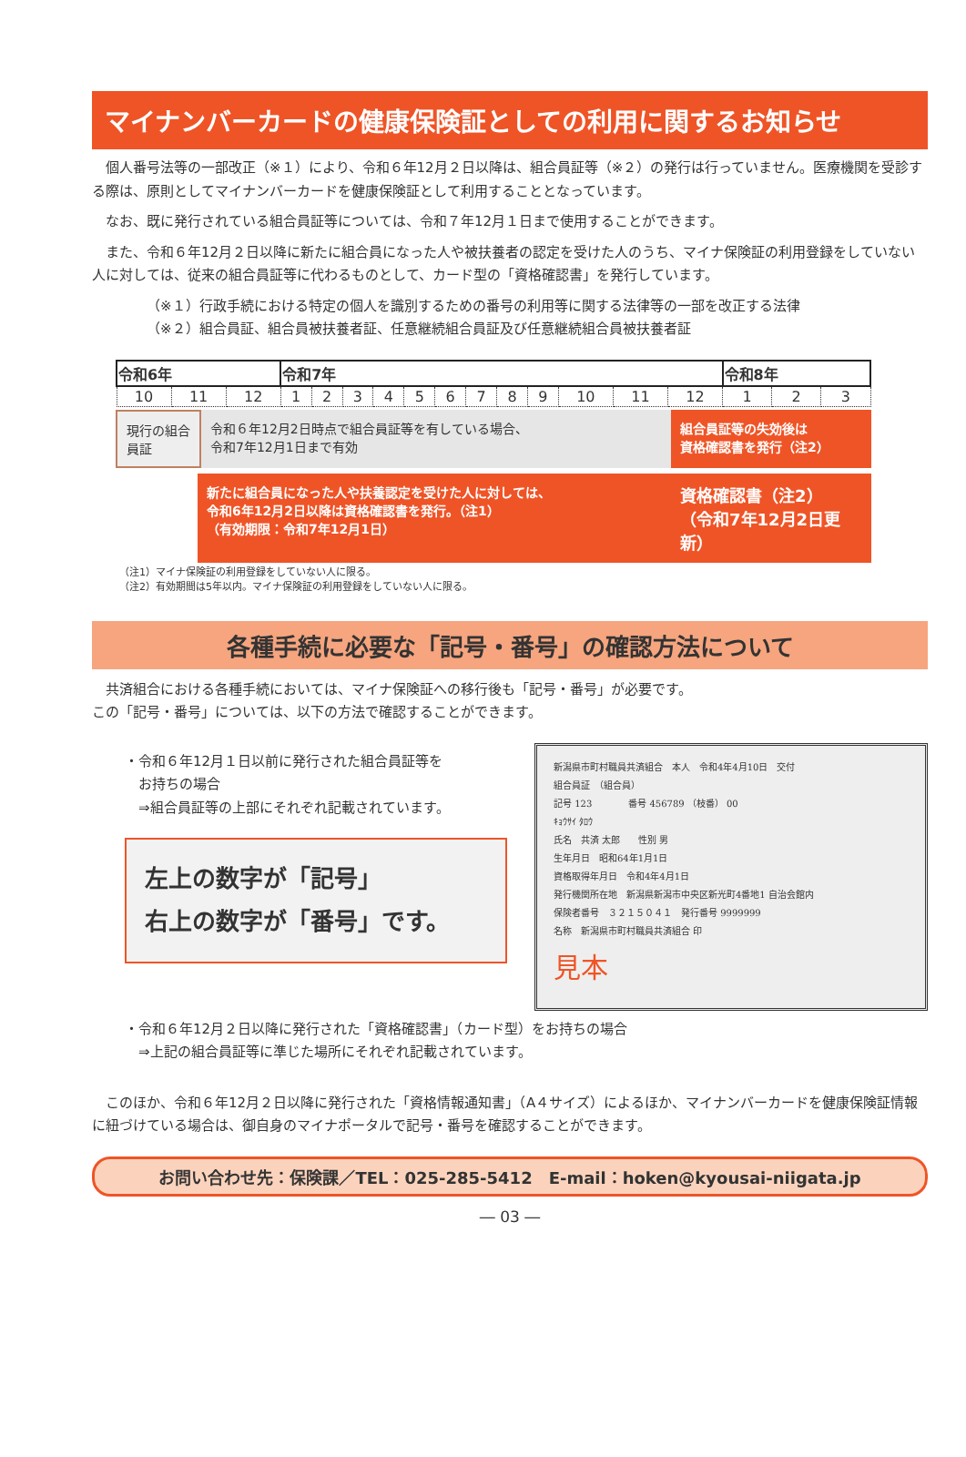マイナンバーカードの健康保険証としての利用に関するお知らせ
個人番号法等の一部改正（※１）により、令和６年12月２日以降は、組合員証等（※２）の発行は行っていません。医療機関を受診する際は、原則としてマイナンバーカードを健康保険証として利用することとなっています。
なお、既に発行されている組合員証等については、令和７年12月１日まで使用することができます。
また、令和６年12月２日以降に新たに組合員になった人や被扶養者の認定を受けた人のうち、マイナ保険証の利用登録をしていない人に対しては、従来の組合員証等に代わるものとして、カード型の「資格確認書」を発行しています。
（※１）行政手続における特定の個人を識別するための番号の利用等に関する法律等の一部を改正する法律
（※２）組合員証、組合員被扶養者証、任意継続組合員証及び任意継続組合員被扶養者証
| 令和6年 | | | 令和7年 | | | | | | | | | | | | 令和8年 | | |
| --- | --- | --- | --- | --- | --- | --- | --- | --- | --- | --- | --- | --- | --- | --- | --- | --- | --- |
| 10 | 11 | 12 | 1 | 2 | 3 | 4 | 5 | 6 | 7 | 8 | 9 | 10 | 11 | 12 | 1 | 2 | 3 |
現行の組合員証
令和６年12月2日時点で組合員証等を有している場合、
令和7年12月1日まで有効
組合員証等の失効後は
資格確認書を発行（注2）
新たに組合員になった人や扶養認定を受けた人に対しては、
令和6年12月2日以降は資格確認書を発行。（注1）
（有効期限：令和7年12月1日）
資格確認書（注2）
（令和7年12月2日更新）
（注1）マイナ保険証の利用登録をしていない人に限る。
（注2）有効期間は5年以内。マイナ保険証の利用登録をしていない人に限る。
各種手続に必要な「記号・番号」の確認方法について
共済組合における各種手続においては、マイナ保険証への移行後も「記号・番号」が必要です。
この「記号・番号」については、以下の方法で確認することができます。
・令和６年12月１日以前に発行された組合員証等を
　お持ちの場合
　⇒組合員証等の上部にそれぞれ記載されています。
左上の数字が「記号」
右上の数字が「番号」です。
新潟県市町村職員共済組合　本人　令和4年4月10日　交付
組合員証　（組合員）
記号 123　　　　番号 456789 （枝番） 00
ｷｮｳｻｲ ﾀﾛｳ
氏名　共済 太郎　　性別 男
生年月日　昭和64年1月1日
資格取得年月日　令和4年4月1日
発行機関所在地　新潟県新潟市中央区新光町4番地1 自治会館内
保険者番号　３２１５０４１　発行番号 9999999
名称　新潟県市町村職員共済組合 印
見本
・令和６年12月２日以降に発行された「資格確認書」（カード型）をお持ちの場合
　⇒上記の組合員証等に準じた場所にそれぞれ記載されています。
このほか、令和６年12月２日以降に発行された「資格情報通知書」（A４サイズ）によるほか、マイナンバーカードを健康保険証情報に紐づけている場合は、御自身のマイナポータルで記号・番号を確認することができます。
お問い合わせ先：保険課／TEL：025-285-5412　E-mail：hoken@kyousai-niigata.jp
― 03 ―